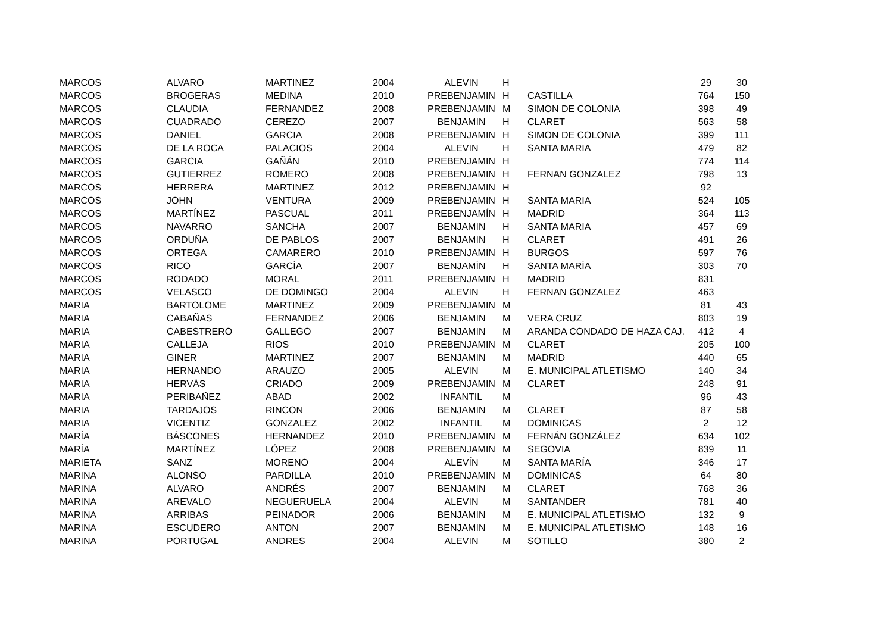| MARCOS | ALVARO | MARTINEZ | 2004 | ALEVIN | H | | 29 | 30 |
| MARCOS | BROGERAS | MEDINA | 2010 | PREBENJAMIN | H | CASTILLA | 764 | 150 |
| MARCOS | CLAUDIA | FERNANDEZ | 2008 | PREBENJAMIN | M | SIMON DE COLONIA | 398 | 49 |
| MARCOS | CUADRADO | CEREZO | 2007 | BENJAMIN | H | CLARET | 563 | 58 |
| MARCOS | DANIEL | GARCIA | 2008 | PREBENJAMIN | H | SIMON DE COLONIA | 399 | 111 |
| MARCOS | DE LA ROCA | PALACIOS | 2004 | ALEVIN | H | SANTA MARIA | 479 | 82 |
| MARCOS | GARCIA | GAÑÁN | 2010 | PREBENJAMIN | H | | 774 | 114 |
| MARCOS | GUTIERREZ | ROMERO | 2008 | PREBENJAMIN | H | FERNAN GONZALEZ | 798 | 13 |
| MARCOS | HERRERA | MARTINEZ | 2012 | PREBENJAMIN | H | | 92 | |
| MARCOS | JOHN | VENTURA | 2009 | PREBENJAMIN | H | SANTA MARIA | 524 | 105 |
| MARCOS | MARTÍNEZ | PASCUAL | 2011 | PREBENJAMÍN | H | MADRID | 364 | 113 |
| MARCOS | NAVARRO | SANCHA | 2007 | BENJAMIN | H | SANTA MARIA | 457 | 69 |
| MARCOS | ORDUÑA | DE PABLOS | 2007 | BENJAMIN | H | CLARET | 491 | 26 |
| MARCOS | ORTEGA | CAMARERO | 2010 | PREBENJAMIN | H | BURGOS | 597 | 76 |
| MARCOS | RICO | GARCÍA | 2007 | BENJAMÍN | H | SANTA MARÍA | 303 | 70 |
| MARCOS | RODADO | MORAL | 2011 | PREBENJAMIN | H | MADRID | 831 | |
| MARCOS | VELASCO | DE DOMINGO | 2004 | ALEVIN | H | FERNAN GONZALEZ | 463 | |
| MARIA | BARTOLOME | MARTINEZ | 2009 | PREBENJAMIN | M | | 81 | 43 |
| MARIA | CABAÑAS | FERNANDEZ | 2006 | BENJAMIN | M | VERA CRUZ | 803 | 19 |
| MARIA | CABESTRERO | GALLEGO | 2007 | BENJAMIN | M | ARANDA CONDADO DE HAZA CAJ. | 412 | 4 |
| MARIA | CALLEJA | RIOS | 2010 | PREBENJAMIN | M | CLARET | 205 | 100 |
| MARIA | GINER | MARTINEZ | 2007 | BENJAMIN | M | MADRID | 440 | 65 |
| MARIA | HERNANDO | ARAUZO | 2005 | ALEVIN | M | E. MUNICIPAL ATLETISMO | 140 | 34 |
| MARIA | HERVÁS | CRIADO | 2009 | PREBENJAMIN | M | CLARET | 248 | 91 |
| MARIA | PERIBAÑEZ | ABAD | 2002 | INFANTIL | M | | 96 | 43 |
| MARIA | TARDAJOS | RINCON | 2006 | BENJAMIN | M | CLARET | 87 | 58 |
| MARIA | VICENTIZ | GONZALEZ | 2002 | INFANTIL | M | DOMINICAS | 2 | 12 |
| MARÍA | BÁSCONES | HERNANDEZ | 2010 | PREBENJAMIN | M | FERNÁN GONZÁLEZ | 634 | 102 |
| MARÍA | MARTÍNEZ | LÓPEZ | 2008 | PREBENJAMIN | M | SEGOVIA | 839 | 11 |
| MARIETA | SANZ | MORENO | 2004 | ALEVÍN | M | SANTA MARÍA | 346 | 17 |
| MARINA | ALONSO | PARDILLA | 2010 | PREBENJAMIN | M | DOMINICAS | 64 | 80 |
| MARINA | ALVARO | ANDRÉS | 2007 | BENJAMIN | M | CLARET | 768 | 36 |
| MARINA | AREVALO | NEGUERUELA | 2004 | ALEVIN | M | SANTANDER | 781 | 40 |
| MARINA | ARRIBAS | PEINADOR | 2006 | BENJAMIN | M | E. MUNICIPAL ATLETISMO | 132 | 9 |
| MARINA | ESCUDERO | ANTON | 2007 | BENJAMIN | M | E. MUNICIPAL ATLETISMO | 148 | 16 |
| MARINA | PORTUGAL | ANDRES | 2004 | ALEVIN | M | SOTILLO | 380 | 2 |